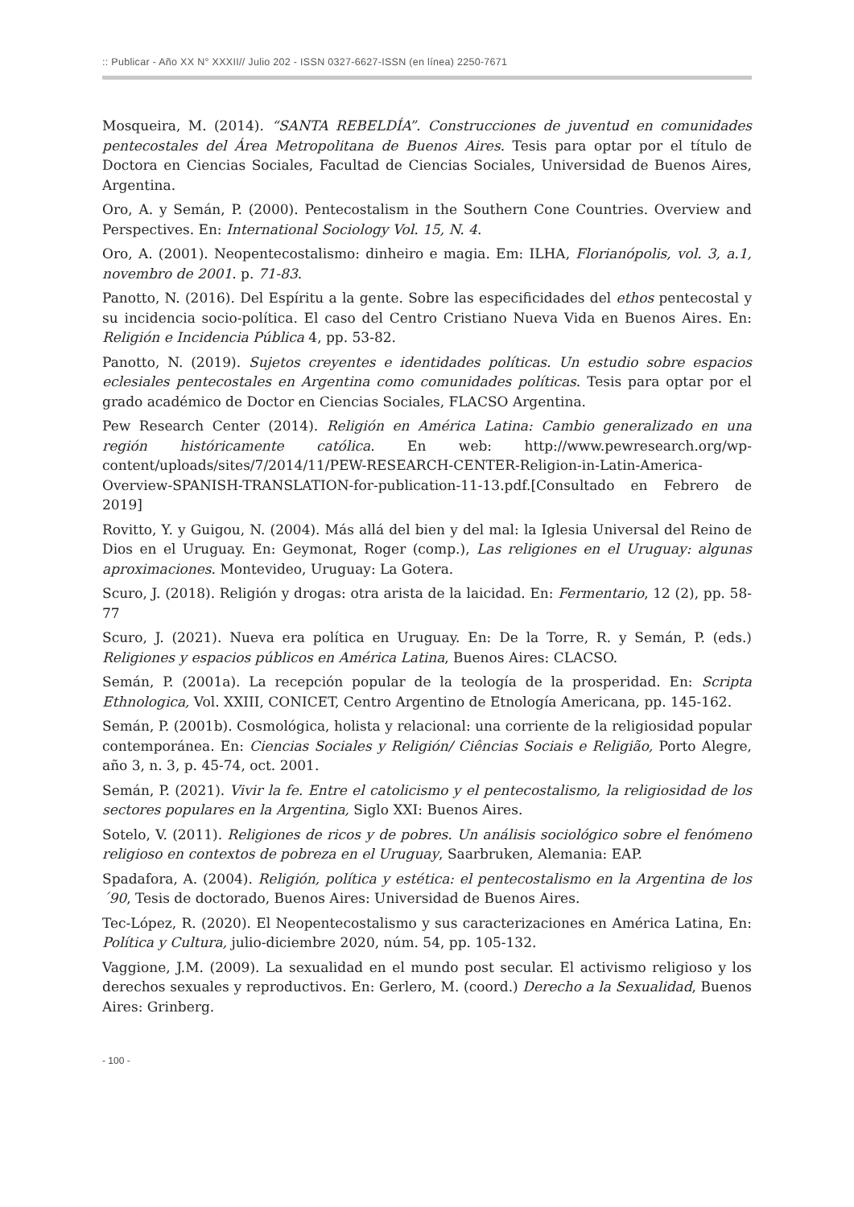:: Publicar - Año XX N° XXXII// Julio 202 - ISSN 0327-6627-ISSN (en línea) 2250-7671
Mosqueira, M. (2014). “SANTA REBELDÍA”. Construcciones de juventud en comunidades pentecostales del Área Metropolitana de Buenos Aires. Tesis para optar por el título de Doctora en Ciencias Sociales, Facultad de Ciencias Sociales, Universidad de Buenos Aires, Argentina.
Oro, A. y Semán, P. (2000). Pentecostalism in the Southern Cone Countries. Overview and Perspectives. En: International Sociology Vol. 15, N. 4.
Oro, A. (2001). Neopentecostalismo: dinheiro e magia. Em: ILHA, Florianópolis, vol. 3, a.1, novembro de 2001. p. 71-83.
Panotto, N. (2016). Del Espíritu a la gente. Sobre las especificidades del ethos pentecostal y su incidencia socio-política. El caso del Centro Cristiano Nueva Vida en Buenos Aires. En: Religión e Incidencia Pública 4, pp. 53-82.
Panotto, N. (2019). Sujetos creyentes e identidades políticas. Un estudio sobre espacios eclesiales pentecostales en Argentina como comunidades políticas. Tesis para optar por el grado académico de Doctor en Ciencias Sociales, FLACSO Argentina.
Pew Research Center (2014). Religión en América Latina: Cambio generalizado en una región históricamente católica. En web: http://www.pewresearch.org/wp-content/uploads/sites/7/2014/11/PEW-RESEARCH-CENTER-Religion-in-Latin-America-Overview-SPANISH-TRANSLATION-for-publication-11-13.pdf.[Consultado en Febrero de 2019]
Rovitto, Y. y Guigou, N. (2004). Más allá del bien y del mal: la Iglesia Universal del Reino de Dios en el Uruguay. En: Geymonat, Roger (comp.), Las religiones en el Uruguay: algunas aproximaciones. Montevideo, Uruguay: La Gotera.
Scuro, J. (2018). Religión y drogas: otra arista de la laicidad. En: Fermentario, 12 (2), pp. 58-77
Scuro, J. (2021). Nueva era política en Uruguay. En: De la Torre, R. y Semán, P. (eds.) Religiones y espacios públicos en América Latina, Buenos Aires: CLACSO.
Semán, P. (2001a). La recepción popular de la teología de la prosperidad. En: Scripta Ethnologica, Vol. XXIII, CONICET, Centro Argentino de Etnología Americana, pp. 145-162.
Semán, P. (2001b). Cosmológica, holista y relacional: una corriente de la religiosidad popular contemporánea. En: Ciencias Sociales y Religión/ Ciências Sociais e Religião, Porto Alegre, año 3, n. 3, p. 45-74, oct. 2001.
Semán, P. (2021). Vivir la fe. Entre el catolicismo y el pentecostalismo, la religiosidad de los sectores populares en la Argentina, Siglo XXI: Buenos Aires.
Sotelo, V. (2011). Religiones de ricos y de pobres. Un análisis sociológico sobre el fenómeno religioso en contextos de pobreza en el Uruguay, Saarbruken, Alemania: EAP.
Spadafora, A. (2004). Religión, política y estética: el pentecostalismo en la Argentina de los ´90, Tesis de doctorado, Buenos Aires: Universidad de Buenos Aires.
Tec-López, R. (2020). El Neopentecostalismo y sus caracterizaciones en América Latina, En: Política y Cultura, julio-diciembre 2020, núm. 54, pp. 105-132.
Vaggione, J.M. (2009). La sexualidad en el mundo post secular. El activismo religioso y los derechos sexuales y reproductivos. En: Gerlero, M. (coord.) Derecho a la Sexualidad, Buenos Aires: Grinberg.
- 100 -